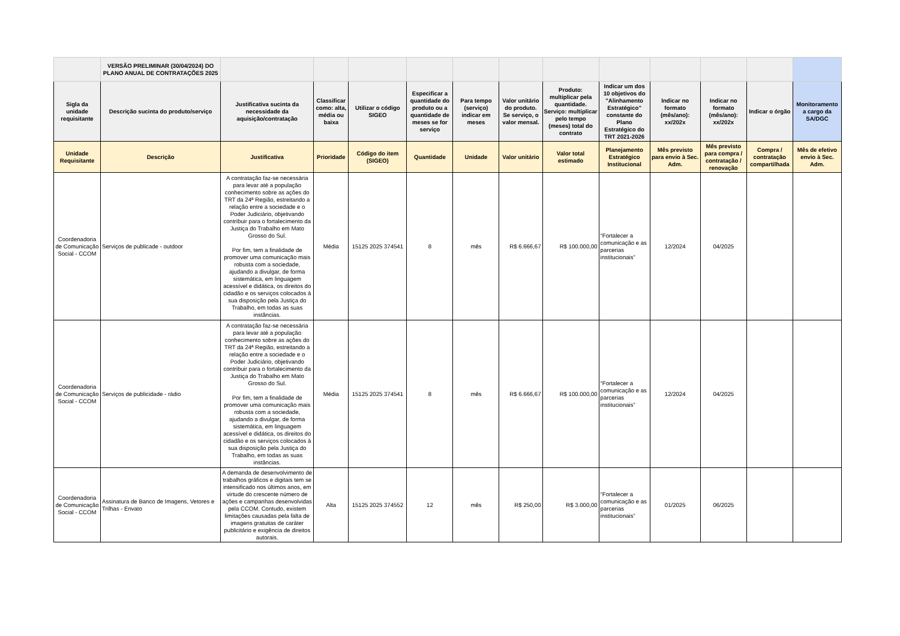| | VERSÃO PRELIMINAR (30/04/2024) DO PLANO ANUAL DE CONTRATAÇÕES 2025 | | | | | | | | | | | | |
| Sigla da unidade requisitante | Descrição sucinta do produto/serviço | Justificativa sucinta da necessidade da aquisição/contratação | Classificar como: alta, média ou baixa | Utilizar o código SIGEO | Especificar a quantidade do produto ou a quantidade de meses se for serviço | Para tempo (serviço) indicar em meses | Valor unitário do produto. Se serviço, o valor mensal. | Produto: multiplicar pela quantidade. Serviço: multiplicar pelo tempo (meses) total do contrato | Indicar um dos 10 objetivos do "Alinhamento Estratégico" constante do Plano Estratégico do TRT 2021-2026 | Indicar no formato (mês/ano): xx/202x | Indicar no formato (mês/ano): xx/202x | Indicar o órgão | Monitoramento a cargo da SA/DGC |
| Unidade Requisitante | Descrição | Justificativa | Prioridade | Código do item (SIGEO) | Quantidade | Unidade | Valor unitário | Valor total estimado | Planejamento Estratégico Institucional | Mês previsto para envio à Sec. Adm. | Mês previsto para compra / contratação / renovação | Compra / contratação compartilhada | Mês de efetivo envio à Sec. Adm. |
| Coordenadoria de Comunicação Social - CCOM | Serviços de publicade - outdoor | A contratação faz-se necessária para levar até a população conhecimento sobre as ações do TRT da 24ª Região, estreitando a relação entre a sociedade e o Poder Judiciário, objetivando contribuir para o fortalecimento da Justiça do Trabalho em Mato Grosso do Sul. Por fim, tem a finalidade de promover uma comunicação mais robusta com a sociedade, ajudando a divulgar, de forma sistemática, em linguagem acessível e didática, os direitos do cidadão e os serviços colocados à sua disposição pela Justiça do Trabalho, em todas as suas instâncias. | Média | 15125 2025 374541 | 8 | mês | R$ 6.666,67 | R$ 100.000,00 | “Fortalecer a comunicação e as parcerias institucionais” | 12/2024 | 04/2025 | | |
| Coordenadoria de Comunicação Social - CCOM | Serviços de publicidade - rádio | A contratação faz-se necessária para levar até a população conhecimento sobre as ações do TRT da 24ª Região, estreitando a relação entre a sociedade e o Poder Judiciário, objetivando contribuir para o fortalecimento da Justiça do Trabalho em Mato Grosso do Sul. Por fim, tem a finalidade de promover uma comunicação mais robusta com a sociedade, ajudando a divulgar, de forma sistemática, em linguagem acessível e didática, os direitos do cidadão e os serviços colocados à sua disposição pela Justiça do Trabalho, em todas as suas instâncias. | Média | 15125 2025 374541 | 8 | mês | R$ 6.666,67 | R$ 100.000,00 | “Fortalecer a comunicação e as parcerias institucionais” | 12/2024 | 04/2025 | | |
| Coordenadoria de Comunicação Social - CCOM | Assinatura de Banco de Imagens, Vetores e Trilhas - Envato | A demanda de desenvolvimento de trabalhos gráficos e digitais tem se intensificado nos últimos anos, em virtude do crescente número de ações e campanhas desenvolvidas pela CCOM. Contudo, existem limitações causadas pela falta de imagens gratuitas de caráter publicitário e exigência de direitos autorais. | Alta | 15125 2025 374552 | 12 | mês | R$ 250,00 | R$ 3.000,00 | “Fortalecer a comunicação e as parcerias institucionais” | 01/2025 | 06/2025 | | |